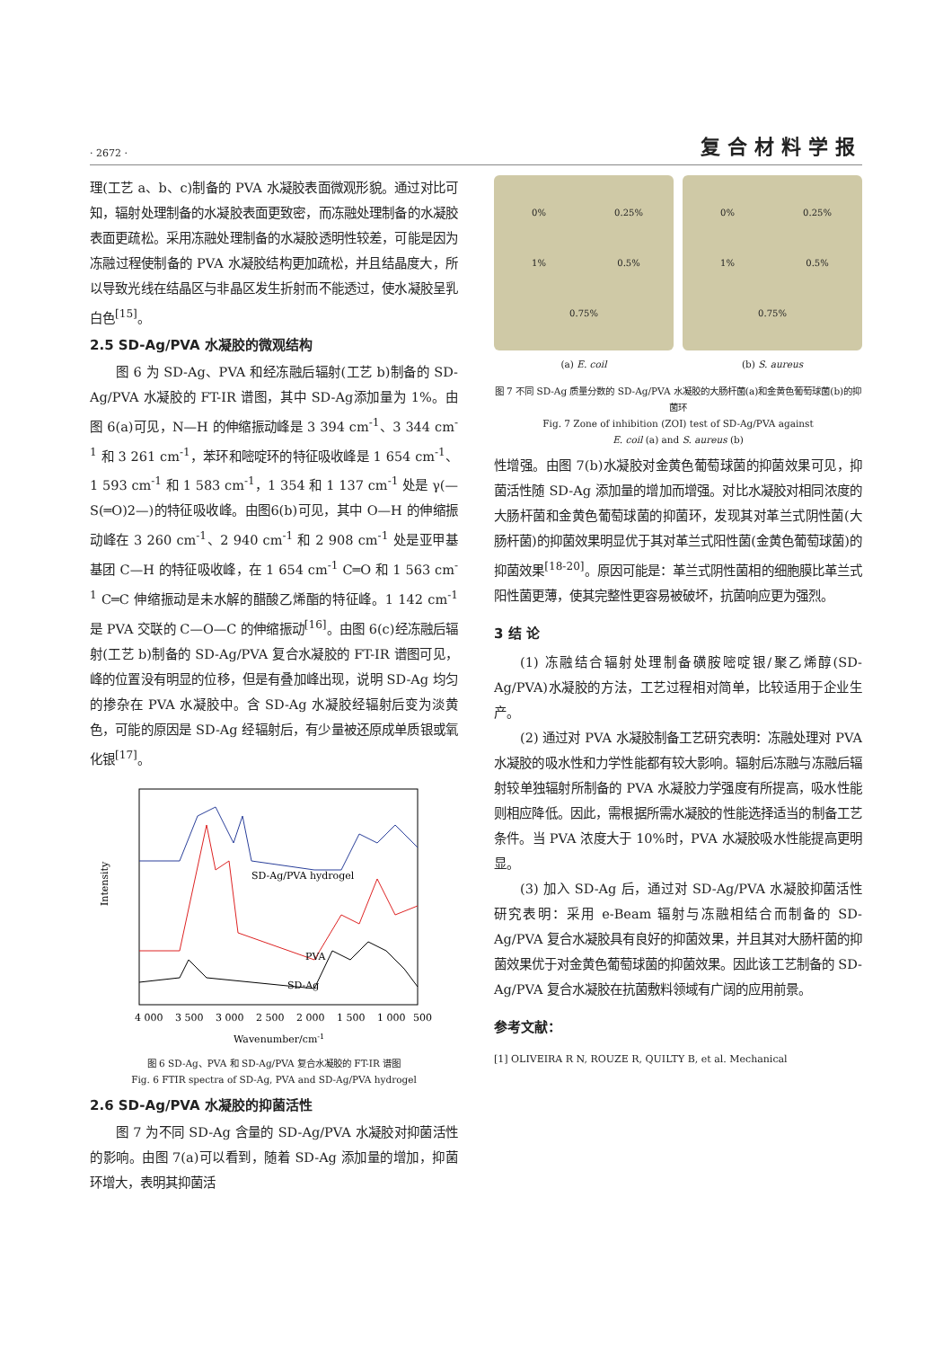· 2672 · 复合材料学报
理(工艺 a、b、c)制备的 PVA 水凝胶表面微观形貌。通过对比可知，辐射处理制备的水凝胶表面更致密，而冻融处理制备的水凝胶表面更疏松。采用冻融处理制备的水凝胶透明性较差，可能是因为冻融过程使制备的 PVA 水凝胶结构更加疏松，并且结晶度大，所以导致光线在结晶区与非晶区发生折射而不能透过，使水凝胶呈乳白色<sup>[15]</sup>。
2.5 SD-Ag/PVA 水凝胶的微观结构
图 6 为 SD-Ag、PVA 和经冻融后辐射(工艺 b)制备的 SD-Ag/PVA 水凝胶的 FT-IR 谱图，其中 SD-Ag添加量为 1%。由图 6(a)可见，N—H 的伸缩振动峰是 3 394 cm<sup>-1</sup>、3 344 cm<sup>-1</sup> 和 3 261 cm<sup>-1</sup>，苯环和嘧啶环的特征吸收峰是 1 654 cm<sup>-1</sup>、1 593 cm<sup>-1</sup> 和 1 583 cm<sup>-1</sup>，1 354 和 1 137 cm<sup>-1</sup> 处是 γ(—S(═O)2—)的特征吸收峰。由图6(b)可见，其中 O—H 的伸缩振动峰在 3 260 cm<sup>-1</sup>、2 940 cm<sup>-1</sup> 和 2 908 cm<sup>-1</sup> 处是亚甲基基团 C—H 的特征吸收峰，在 1 654 cm<sup>-1</sup> C═O 和 1 563 cm<sup>-1</sup> C═C 伸缩振动是未水解的醋酸乙烯酯的特征峰。1 142 cm<sup>-1</sup> 是 PVA 交联的 C—O—C 的伸缩振动<sup>[16]</sup>。由图 6(c)经冻融后辐射(工艺 b)制备的 SD-Ag/PVA 复合水凝胶的 FT-IR 谱图可见，峰的位置没有明显的位移，但是有叠加峰出现，说明 SD-Ag 均匀的掺杂在 PVA 水凝胶中。含 SD-Ag 水凝胶经辐射后变为淡黄色，可能的原因是 SD-Ag 经辐射后，有少量被还原成单质银或氧化银<sup>[17]</sup>。
SD-Ag/PVA hydrogel
PVA
SD-Ag
Intensity
4 000
3 500
3 000
2 500
2 000
1 500
1 000
500
Wavenumber/cm-1
图 6 SD-Ag、PVA 和 SD-Ag/PVA 复合水凝胶的 FT-IR 谱图
Fig. 6 FTIR spectra of SD-Ag, PVA and SD-Ag/PVA hydrogel
2.6 SD-Ag/PVA 水凝胶的抑菌活性
图 7 为不同 SD-Ag 含量的 SD-Ag/PVA 水凝胶对抑菌活性的影响。由图 7(a)可以看到，随着 SD-Ag 添加量的增加，抑菌环增大，表明其抑菌活
0% 0.25% 1% 0.5% 0.75%
(a) E. coil
0% 0.25% 1% 0.5% 0.75%
(b) S. aureus
图 7 不同 SD-Ag 质量分数的 SD-Ag/PVA 水凝胶的大肠杆菌(a)和金黄色葡萄球菌(b)的抑菌环
Fig. 7 Zone of inhibition (ZOI) test of SD-Ag/PVA against
E. coil (a) and S. aureus (b)
性增强。由图 7(b)水凝胶对金黄色葡萄球菌的抑菌效果可见，抑菌活性随 SD-Ag 添加量的增加而增强。对比水凝胶对相同浓度的大肠杆菌和金黄色葡萄球菌的抑菌环，发现其对革兰式阴性菌(大肠杆菌)的抑菌效果明显优于其对革兰式阳性菌(金黄色葡萄球菌)的抑菌效果<sup>[18-20]</sup>。原因可能是：革兰式阴性菌相的细胞膜比革兰式阳性菌更薄，使其完整性更容易被破坏，抗菌响应更为强烈。
3 结 论
(1) 冻融结合辐射处理制备磺胺嘧啶银/聚乙烯醇(SD-Ag/PVA)水凝胶的方法，工艺过程相对简单，比较适用于企业生产。
(2) 通过对 PVA 水凝胶制备工艺研究表明：冻融处理对 PVA 水凝胶的吸水性和力学性能都有较大影响。辐射后冻融与冻融后辐射较单独辐射所制备的 PVA 水凝胶力学强度有所提高，吸水性能则相应降低。因此，需根据所需水凝胶的性能选择适当的制备工艺条件。当 PVA 浓度大于 10%时，PVA 水凝胶吸水性能提高更明显。
(3) 加入 SD-Ag 后，通过对 SD-Ag/PVA 水凝胶抑菌活性研究表明：采用 e-Beam 辐射与冻融相结合而制备的 SD-Ag/PVA 复合水凝胶具有良好的抑菌效果，并且其对大肠杆菌的抑菌效果优于对金黄色葡萄球菌的抑菌效果。因此该工艺制备的 SD-Ag/PVA 复合水凝胶在抗菌敷料领域有广阔的应用前景。
参考文献：
[1] OLIVEIRA R N, ROUZE R, QUILTY B, et al. Mechanical